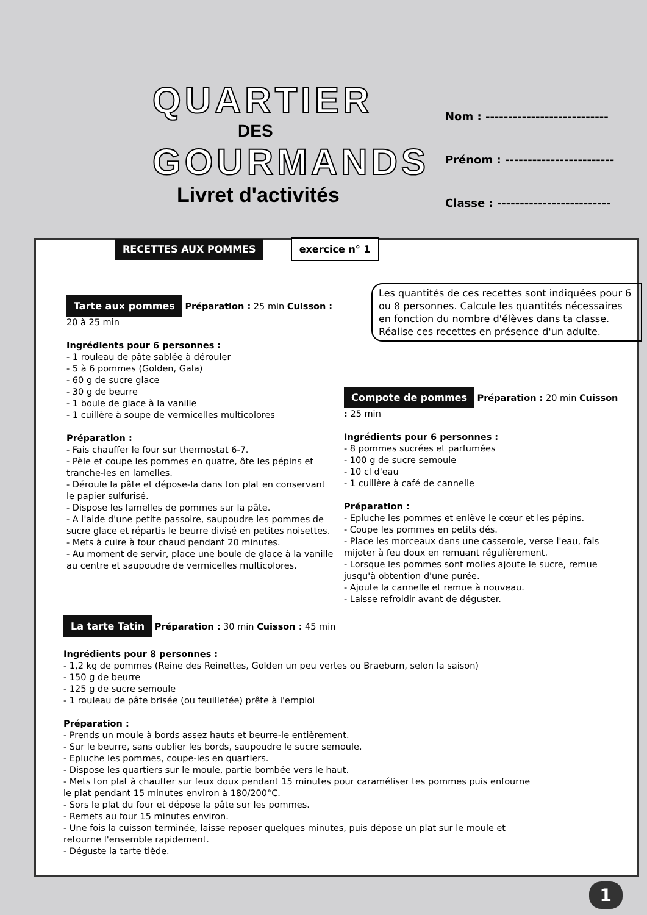QUARTIER
DES
GOURMANDS
Livret d'activités
Nom : ---------------------------
Prénom : ------------------------
Classe : -------------------------
RECETTES AUX POMMES exercice n° 1
Les quantités de ces recettes sont indiquées pour 6 ou 8 personnes. Calcule les quantités nécessaires en fonction du nombre d'élèves dans ta classe.
Réalise ces recettes en présence d'un adulte.
Tarte aux pommes Préparation : 25 min Cuisson : 20 à 25 min
Ingrédients pour 6 personnes :
- 1 rouleau de pâte sablée à dérouler
- 5 à 6 pommes (Golden, Gala)
- 60 g de sucre glace
- 30 g de beurre
- 1 boule de glace à la vanille
- 1 cuillère à soupe de vermicelles multicolores
Préparation :
- Fais chauffer le four sur thermostat 6-7.
- Pèle et coupe les pommes en quatre, ôte les pépins et tranche-les en lamelles.
- Déroule la pâte et dépose-la dans ton plat en conservant le papier sulfurisé.
- Dispose les lamelles de pommes sur la pâte.
- A l'aide d'une petite passoire, saupoudre les pommes de sucre glace et répartis le beurre divisé en petites noisettes.
- Mets à cuire à four chaud pendant 20 minutes.
- Au moment de servir, place une boule de glace à la vanille au centre et saupoudre de vermicelles multicolores.
Compote de pommes Préparation : 20 min Cuisson : 25 min
Ingrédients pour 6 personnes :
- 8 pommes sucrées et parfumées
- 100 g de sucre semoule
- 10 cl d'eau
- 1 cuillère à café de cannelle
Préparation :
- Epluche les pommes et enlève le cœur et les pépins.
- Coupe les pommes en petits dés.
- Place les morceaux dans une casserole, verse l'eau, fais mijoter à feu doux en remuant régulièrement.
- Lorsque les pommes sont molles ajoute le sucre, remue jusqu'à obtention d'une purée.
- Ajoute la cannelle et remue à nouveau.
- Laisse refroidir avant de déguster.
La tarte Tatin Préparation : 30 min Cuisson : 45 min
Ingrédients pour 8 personnes :
- 1,2 kg de pommes (Reine des Reinettes, Golden un peu vertes ou Braeburn, selon la saison)
- 150 g de beurre
- 125 g de sucre semoule
- 1 rouleau de pâte brisée (ou feuilletée) prête à l'emploi
Préparation :
- Prends un moule à bords assez hauts et beurre-le entièrement.
- Sur le beurre, sans oublier les bords, saupoudre le sucre semoule.
- Epluche les pommes, coupe-les en quartiers.
- Dispose les quartiers sur le moule, partie bombée vers le haut.
- Mets ton plat à chauffer sur feux doux pendant 15 minutes pour caraméliser tes pommes puis enfourne le plat pendant 15 minutes environ à 180/200°C.
- Sors le plat du four et dépose la pâte sur les pommes.
- Remets au four 15 minutes environ.
- Une fois la cuisson terminée, laisse reposer quelques minutes, puis dépose un plat sur le moule et retourne l'ensemble rapidement.
- Déguste la tarte tiède.
1